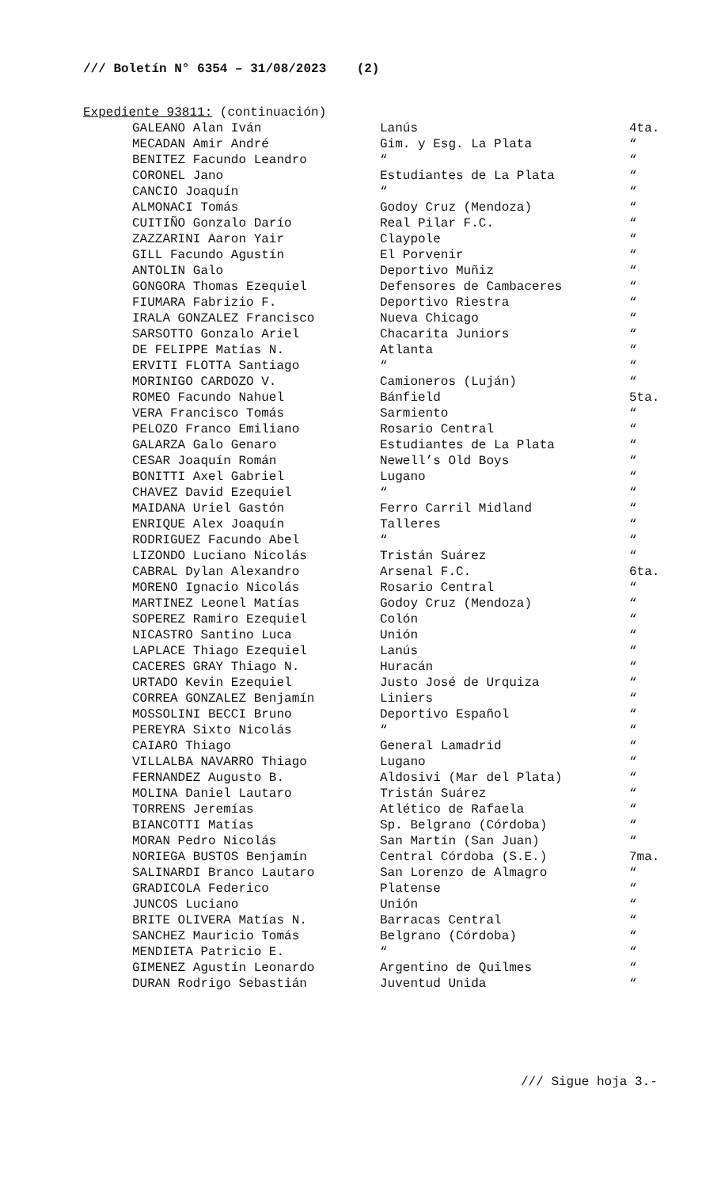/// Boletín N° 6354 – 31/08/2023 (2)
Expediente 93811: (continuación)
| GALEANO Alan Iván | Lanús | 4ta. |
| MECADAN Amir André | Gim. y Esg. La Plata | “ |
| BENITEZ Facundo Leandro | “ | “ |
| CORONEL Jano | Estudiantes de La Plata | “ |
| CANCIO Joaquín | “ | “ |
| ALMONACI Tomás | Godoy Cruz (Mendoza) | “ |
| CUITIÑO Gonzalo Darío | Real Pilar F.C. | “ |
| ZAZZARINI Aaron Yair | Claypole | “ |
| GILL Facundo Agustín | El Porvenir | “ |
| ANTOLIN Galo | Deportivo Muñiz | “ |
| GONGORA Thomas Ezequiel | Defensores de Cambaceres | “ |
| FIUMARA Fabrizio F. | Deportivo Riestra | “ |
| IRALA GONZALEZ Francisco | Nueva Chicago | “ |
| SARSOTTO Gonzalo Ariel | Chacarita Juniors | “ |
| DE FELIPPE Matías N. | Atlanta | “ |
| ERVITI FLOTTA Santiago | “ | “ |
| MORINIGO CARDOZO V. | Camioneros (Luján) | “ |
| ROMEO Facundo Nahuel | Bánfield | 5ta. |
| VERA Francisco Tomás | Sarmiento | “ |
| PELOZO Franco Emiliano | Rosario Central | “ |
| GALARZA Galo Genaro | Estudiantes de La Plata | “ |
| CESAR Joaquín Román | Newell’s Old Boys | “ |
| BONITTI Axel Gabriel | Lugano | “ |
| CHAVEZ David Ezequiel | “ | “ |
| MAIDANA Uriel Gastón | Ferro Carril Midland | “ |
| ENRIQUE Alex Joaquín | Talleres | “ |
| RODRIGUEZ Facundo Abel | “ | “ |
| LIZONDO Luciano Nicolás | Tristán Suárez | “ |
| CABRAL Dylan Alexandro | Arsenal F.C. | 6ta. |
| MORENO Ignacio Nicolás | Rosario Central | “ |
| MARTINEZ Leonel Matías | Godoy Cruz (Mendoza) | “ |
| SOPEREZ Ramiro Ezequiel | Colón | “ |
| NICASTRO Santino Luca | Unión | “ |
| LAPLACE Thiago Ezequiel | Lanús | “ |
| CACERES GRAY Thiago N. | Huracán | “ |
| URTADO Kevin Ezequiel | Justo José de Urquiza | “ |
| CORREA GONZALEZ Benjamín | Liniers | “ |
| MOSSOLINI BECCI Bruno | Deportivo Español | “ |
| PEREYRA Sixto Nicolás | “ | “ |
| CAIARO Thiago | General Lamadrid | “ |
| VILLALBA NAVARRO Thiago | Lugano | “ |
| FERNANDEZ Augusto B. | Aldosivi (Mar del Plata) | “ |
| MOLINA Daniel Lautaro | Tristán Suárez | “ |
| TORRENS Jeremías | Atlético de Rafaela | “ |
| BIANCOTTI Matías | Sp. Belgrano (Córdoba) | “ |
| MORAN Pedro Nicolás | San Martín (San Juan) | “ |
| NORIEGA BUSTOS Benjamín | Central Córdoba (S.E.) | 7ma. |
| SALINARDI Branco Lautaro | San Lorenzo de Almagro | “ |
| GRADICOLA Federico | Platense | “ |
| JUNCOS Luciano | Unión | “ |
| BRITE OLIVERA Matías N. | Barracas Central | “ |
| SANCHEZ Mauricio Tomás | Belgrano (Córdoba) | “ |
| MENDIETA Patricio E. | “ | “ |
| GIMENEZ Agustín Leonardo | Argentino de Quilmes | “ |
| DURAN Rodrigo Sebastián | Juventud Unida | “ |
/// Sigue hoja 3.-